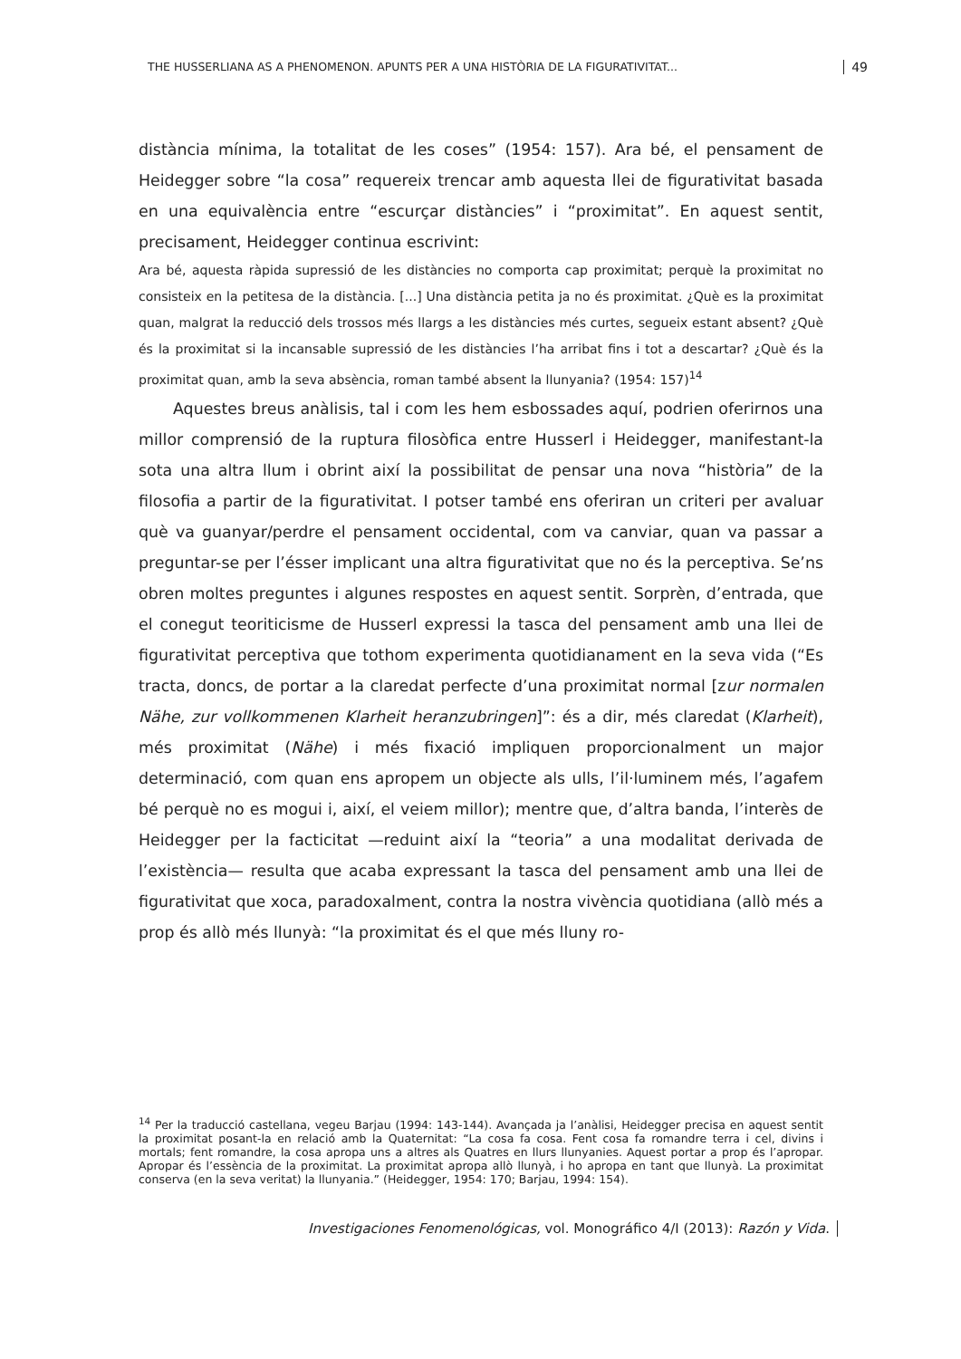THE HUSSERLIANA AS A PHENOMENON. APUNTS PER A UNA HISTÒRIA DE LA FIGURATIVITAT... 49
distància mínima, la totalitat de les coses” (1954: 157). Ara bé, el pensament de Heidegger sobre “la cosa” requereix trencar amb aquesta llei de figurativitat basada en una equivalència entre “escurçar distàncies” i “proximitat”. En aquest sentit, precisament, Heidegger continua escrivint:
Ara bé, aquesta ràpida supressió de les distàncies no comporta cap proximitat; perquè la proximitat no consisteix en la petitesa de la distància. [...] Una distància petita ja no és proximitat. ¿Què es la proximitat quan, malgrat la reducció dels trossos més llargs a les distàncies més curtes, segueix estant absent? ¿Què és la proximitat si la incansable supressió de les distàncies l’ha arribat fins i tot a descartar? ¿Què és la proximitat quan, amb la seva absència, roman també absent la llunyania? (1954: 157)<sup>14</sup>
Aquestes breus anàlisis, tal i com les hem esbossades aquí, podrien oferirnos una millor comprensió de la ruptura filosòfica entre Husserl i Heidegger, manifestant-la sota una altra llum i obrint així la possibilitat de pensar una nova “història” de la filosofia a partir de la figurativitat. I potser també ens oferiran un criteri per avaluar què va guanyar/perdre el pensament occidental, com va canviar, quan va passar a preguntar-se per l’ésser implicant una altra figurativitat que no és la perceptiva. Se’ns obren moltes preguntes i algunes respostes en aquest sentit. Sorprèn, d’entrada, que el conegut teoriticisme de Husserl expressi la tasca del pensament amb una llei de figurativitat perceptiva que tothom experimenta quotidianament en la seva vida (“Es tracta, doncs, de portar a la claredat perfecte d’una proximitat normal [zur normalen Nähe, zur vollkommenen Klarheit heranzubringen]”: és a dir, més claredat (Klarheit), més proximitat (Nähe) i més fixació impliquen proporcionalment un major determinació, com quan ens apropem un objecte als ulls, l’il·luminem més, l’agafem bé perquè no es mogui i, així, el veiem millor); mentre que, d’altra banda, l’interès de Heidegger per la facticitat —reduint així la “teoria” a una modalitat derivada de l’existència— resulta que acaba expressant la tasca del pensament amb una llei de figurativitat que xoca, paradoxalment, contra la nostra vivència quotidiana (allò més a prop és allò més llunyà: “la proximitat és el que més lluny ro-
<sup>14</sup> Per la traducció castellana, vegeu Barjau (1994: 143-144). Avançada ja l’anàlisi, Heidegger precisa en aquest sentit la proximitat posant-la en relació amb la Quaternitat: “La cosa fa cosa. Fent cosa fa romandre terra i cel, divins i mortals; fent romandre, la cosa apropa uns a altres als Quatres en llurs llunyanies. Aquest portar a prop és l’apropar. Apropar és l’essència de la proximitat. La proximitat apropa allò llunyà, i ho apropa en tant que llunyà. La proximitat conserva (en la seva veritat) la llunyania.” (Heidegger, 1954: 170; Barjau, 1994: 154).
Investigaciones Fenomenológicas, vol. Monográfico 4/I (2013): Razón y Vida.